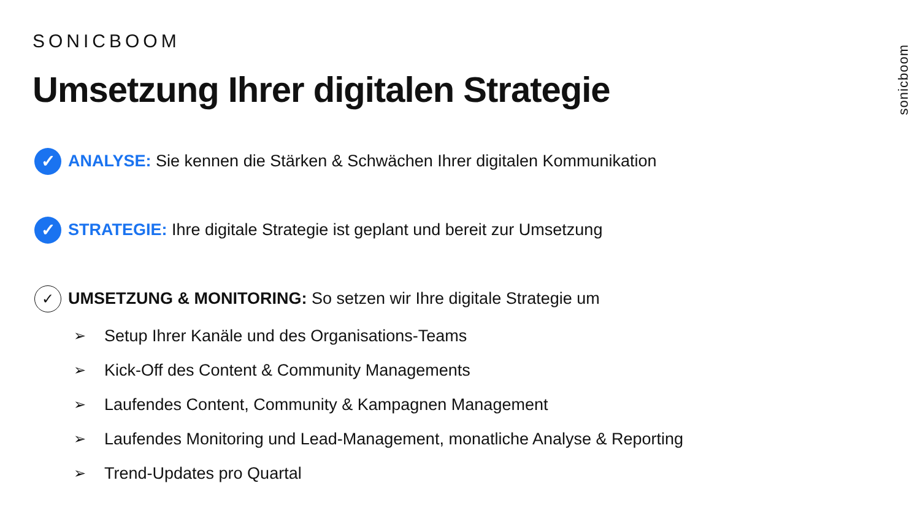SONICBOOM
Umsetzung Ihrer digitalen Strategie
sonicboom
✓
ANALYSE: Sie kennen die Stärken & Schwächen Ihrer digitalen Kommunikation
✓
STRATEGIE: Ihre digitale Strategie ist geplant und bereit zur Umsetzung
✓
UMSETZUNG & MONITORING: So setzen wir Ihre digitale Strategie um
➢ Setup Ihrer Kanäle und des Organisations-Teams
➢ Kick-Off des Content & Community Managements
➢ Laufendes Content, Community & Kampagnen Management
➢ Laufendes Monitoring und Lead-Management, monatliche Analyse & Reporting
➢ Trend-Updates pro Quartal